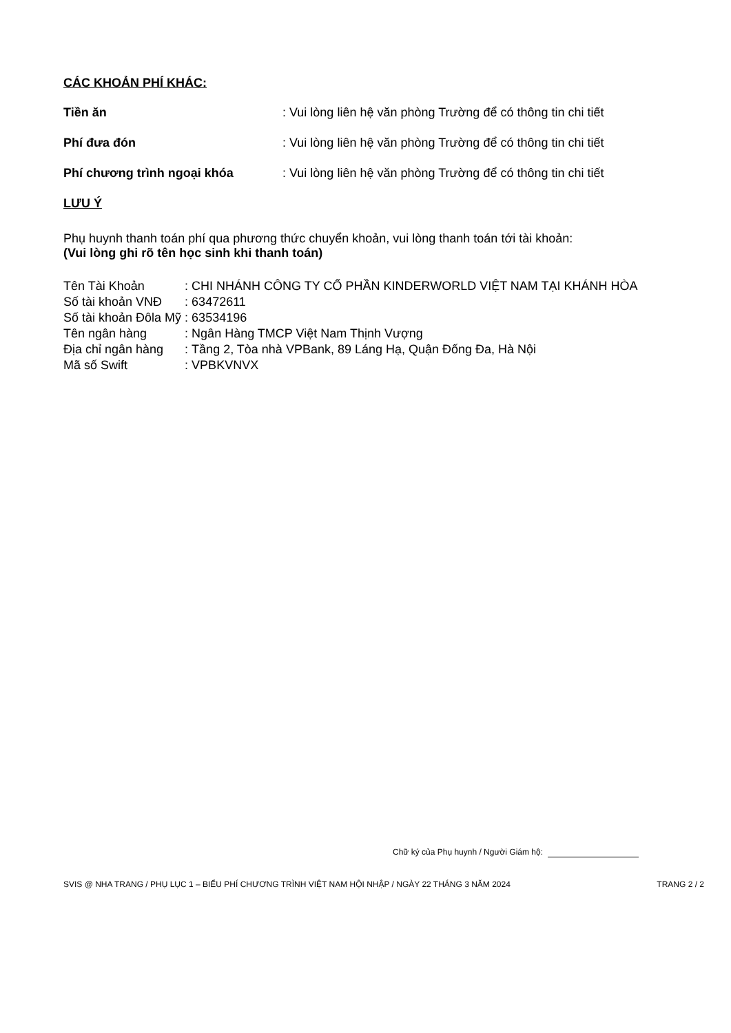CÁC KHOẢN PHÍ KHÁC:
Tiền ăn: Vui lòng liên hệ văn phòng Trường để có thông tin chi tiết
Phí đưa đón: Vui lòng liên hệ văn phòng Trường để có thông tin chi tiết
Phí chương trình ngoại khóa: Vui lòng liên hệ văn phòng Trường để có thông tin chi tiết
LƯU Ý
Phụ huynh thanh toán phí qua phương thức chuyển khoản, vui lòng thanh toán tới tài khoản:
(Vui lòng ghi rõ tên học sinh khi thanh toán)
| Tên Tài Khoản | : | CHI NHÁNH CÔNG TY CỔ PHẦN KINDERWORLD VIỆT NAM TẠI KHÁNH HÒA |
| Số tài khoản VNĐ | : | 63472611 |
| Số tài khoản Đôla Mỹ | : | 63534196 |
| Tên ngân hàng | : | Ngân Hàng TMCP Việt Nam Thịnh Vượng |
| Địa chỉ ngân hàng | : | Tầng 2, Tòa nhà VPBank, 89 Láng Hạ, Quận Đống Đa, Hà Nội |
| Mã số Swift | : | VPBKVNVX |
Chữ ký của Phụ huynh / Người Giám hộ:
SVIS @ NHA TRANG / PHỤ LỤC 1 – BIỂU PHÍ CHƯƠNG TRÌNH VIỆT NAM HỘI NHẬP / NGÀY 22 THÁNG 3 NĂM 2024 TRANG 2 / 2